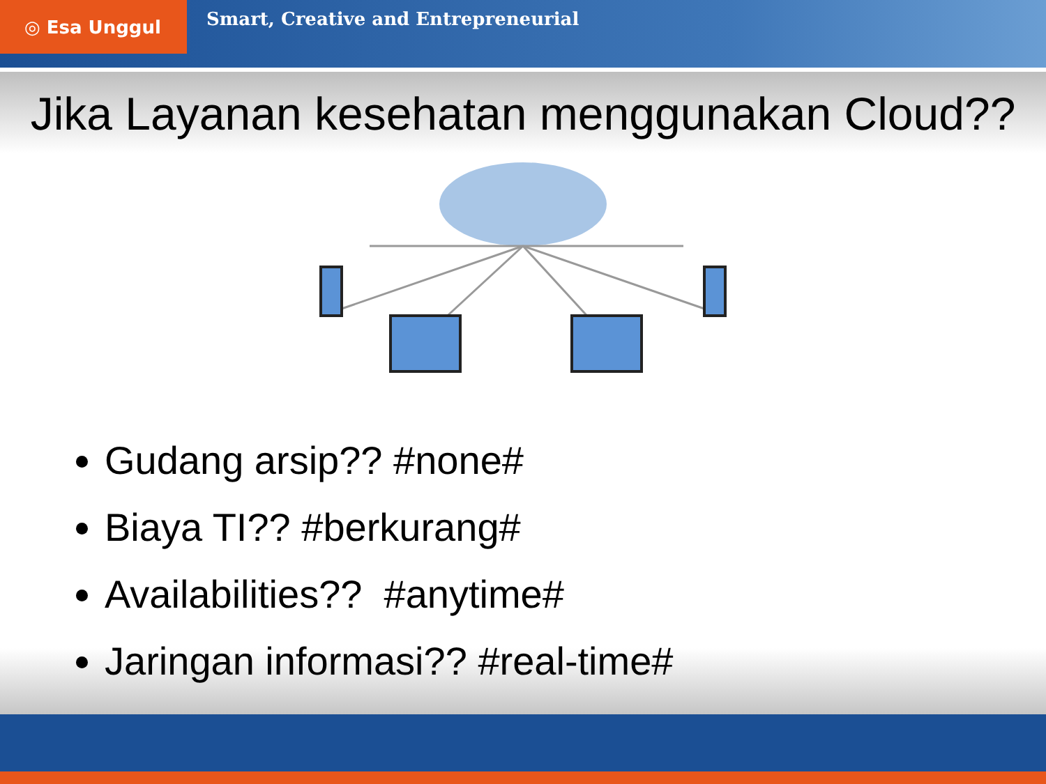◎ Esa Unggul
Smart, Creative and Entrepreneurial
Jika Layanan kesehatan menggunakan Cloud??
Gudang arsip?? #none#
Biaya TI?? #berkurang#
Availabilities?? #anytime#
Jaringan informasi?? #real-time#